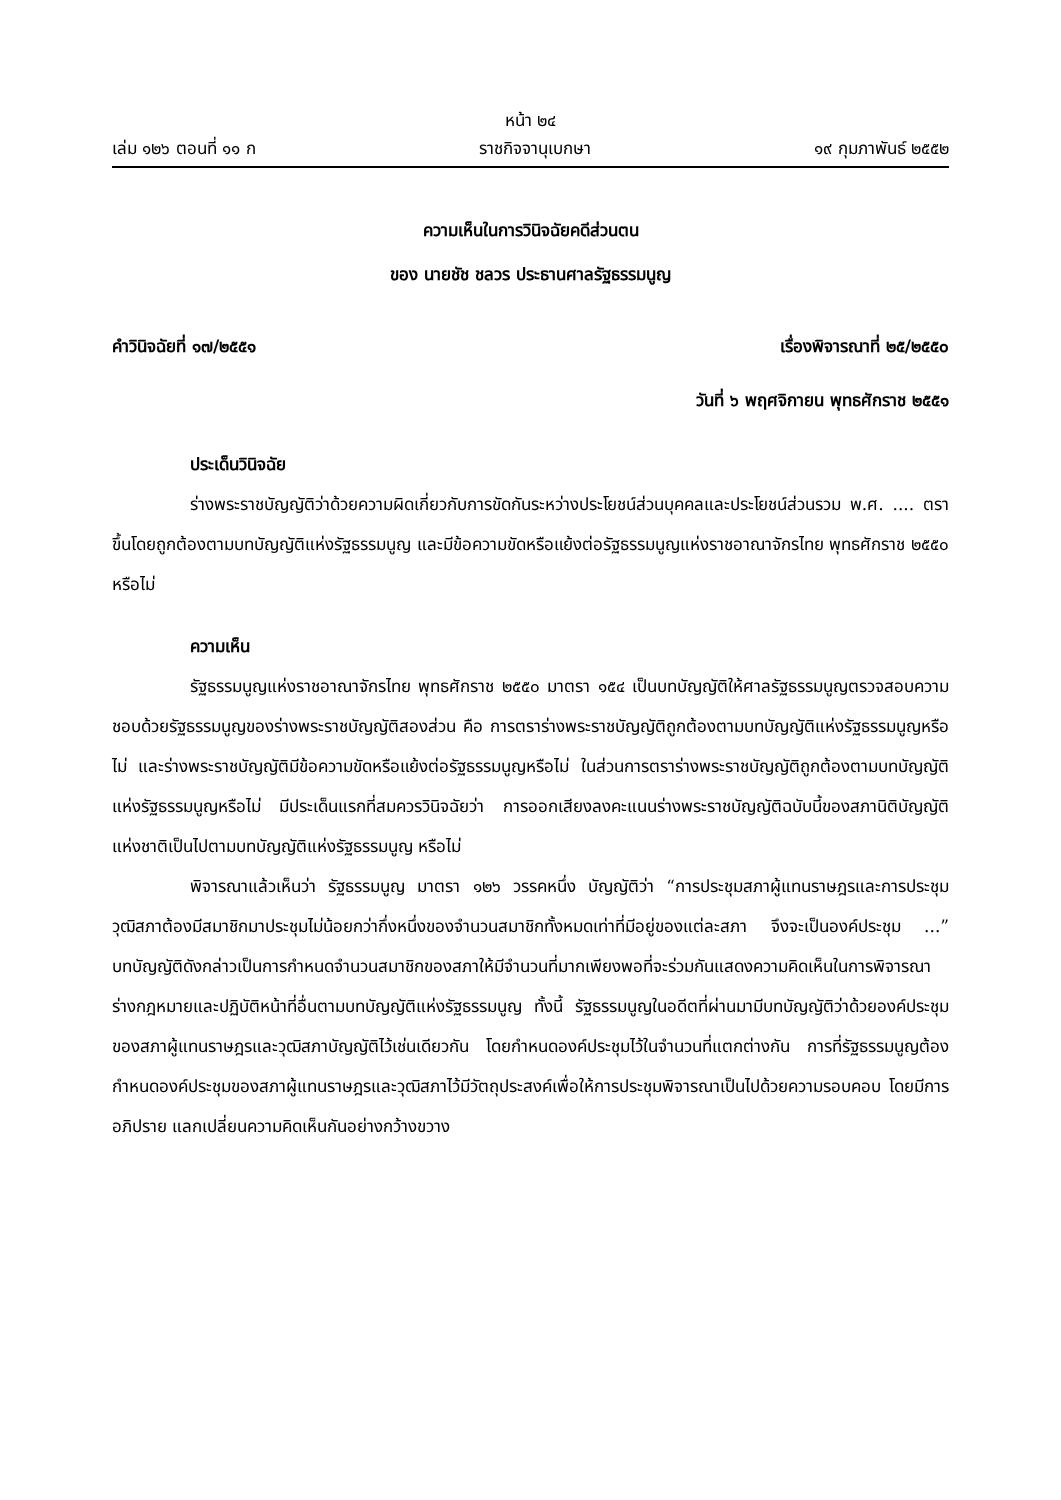หน้า ๒๔
เล่ม ๑๒๖ ตอนที่ ๑๑ ก ราชกิจจานุเบกษา ๑๙ กุมภาพันธ์ ๒๕๕๒
ความเห็นในการวินิจฉัยคดีส่วนตน
ของ นายชัช ชลวร ประธานศาลรัฐธรรมนูญ
คำวินิจฉัยที่ ๑๗/๒๕๕๑ เรื่องพิจารณาที่ ๒๕/๒๕๕๐
วันที่ ๖ พฤศจิกายน พุทธศักราช ๒๕๕๑
ประเด็นวินิจฉัย
ร่างพระราชบัญญัติว่าด้วยความผิดเกี่ยวกับการขัดกันระหว่างประโยชน์ส่วนบุคคลและประโยชน์ส่วนรวม พ.ศ. .... ตราขึ้นโดยถูกต้องตามบทบัญญัติแห่งรัฐธรรมนูญ และมีข้อความขัดหรือแย้งต่อรัฐธรรมนูญแห่งราชอาณาจักรไทย พุทธศักราช ๒๕๕๐ หรือไม่
ความเห็น
รัฐธรรมนูญแห่งราชอาณาจักรไทย พุทธศักราช ๒๕๕๐ มาตรา ๑๕๔ เป็นบทบัญญัติให้ศาลรัฐธรรมนูญตรวจสอบความชอบด้วยรัฐธรรมนูญของร่างพระราชบัญญัติสองส่วน คือ การตราร่างพระราชบัญญัติถูกต้องตามบทบัญญัติแห่งรัฐธรรมนูญหรือไม่ และร่างพระราชบัญญัติมีข้อความขัดหรือแย้งต่อรัฐธรรมนูญหรือไม่ ในส่วนการตราร่างพระราชบัญญัติถูกต้องตามบทบัญญัติแห่งรัฐธรรมนูญหรือไม่ มีประเด็นแรกที่สมควรวินิจฉัยว่า การออกเสียงลงคะแนนร่างพระราชบัญญัติฉบับนี้ของสภานิติบัญญัติแห่งชาติเป็นไปตามบทบัญญัติแห่งรัฐธรรมนูญ หรือไม่
พิจารณาแล้วเห็นว่า รัฐธรรมนูญ มาตรา ๑๒๖ วรรคหนึ่ง บัญญัติว่า “การประชุมสภาผู้แทนราษฎรและการประชุมวุฒิสภาต้องมีสมาชิกมาประชุมไม่น้อยกว่ากึ่งหนึ่งของจำนวนสมาชิกทั้งหมดเท่าที่มีอยู่ของแต่ละสภา จึงจะเป็นองค์ประชุม ...” บทบัญญัติดังกล่าวเป็นการกำหนดจำนวนสมาชิกของสภาให้มีจำนวนที่มากเพียงพอที่จะร่วมกันแสดงความคิดเห็นในการพิจารณาร่างกฎหมายและปฏิบัติหน้าที่อื่นตามบทบัญญัติแห่งรัฐธรรมนูญ ทั้งนี้ รัฐธรรมนูญในอดีตที่ผ่านมามีบทบัญญัติว่าด้วยองค์ประชุมของสภาผู้แทนราษฎรและวุฒิสภาบัญญัติไว้เช่นเดียวกัน โดยกำหนดองค์ประชุมไว้ในจำนวนที่แตกต่างกัน การที่รัฐธรรมนูญต้องกำหนดองค์ประชุมของสภาผู้แทนราษฎรและวุฒิสภาไว้มีวัตถุประสงค์เพื่อให้การประชุมพิจารณาเป็นไปด้วยความรอบคอบ โดยมีการอภิปราย แลกเปลี่ยนความคิดเห็นกันอย่างกว้างขวาง